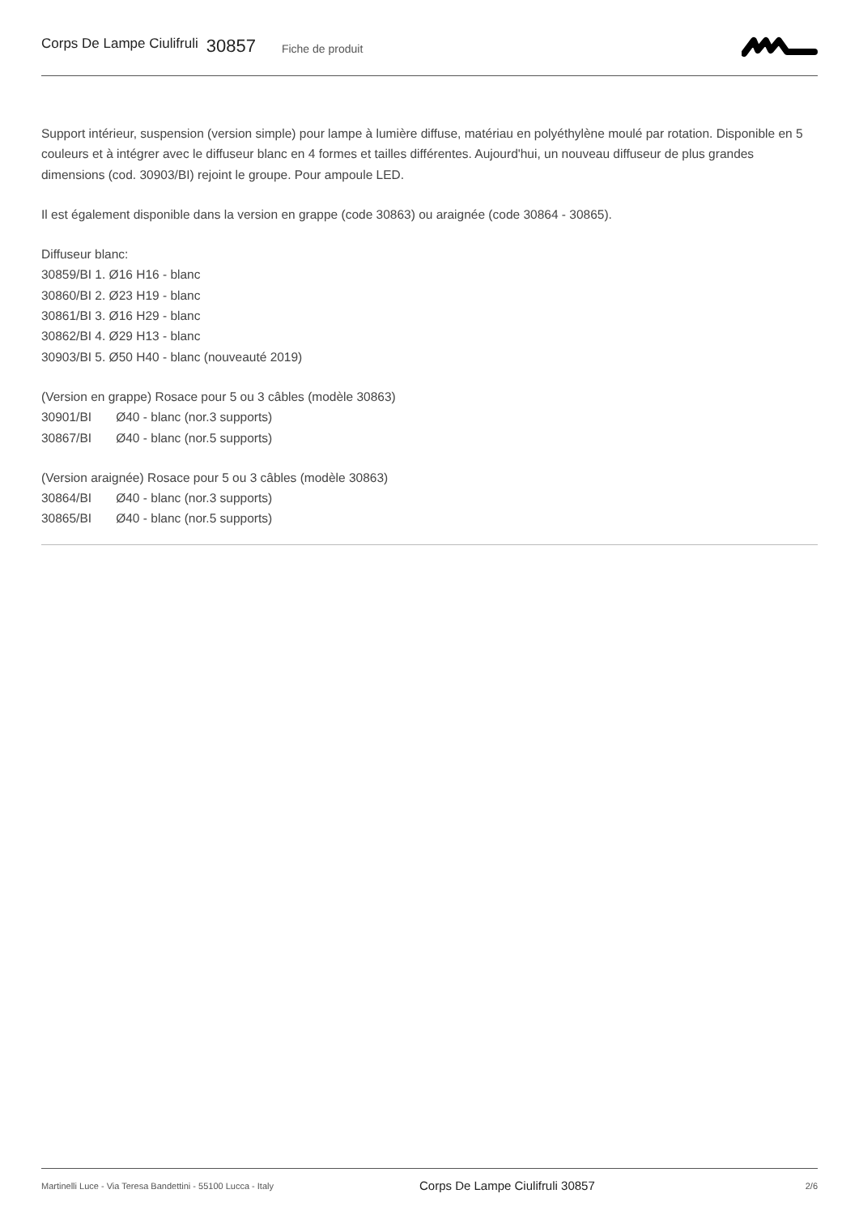Corps De Lampe Ciulifruli 30857 Fiche de produit
Support intérieur, suspension (version simple) pour lampe à lumière diffuse, matériau en polyéthylène moulé par rotation. Disponible en 5 couleurs et à intégrer avec le diffuseur blanc en 4 formes et tailles différentes. Aujourd'hui, un nouveau diffuseur de plus grandes dimensions (cod. 30903/BI) rejoint le groupe. Pour ampoule LED.
Il est également disponible dans la version en grappe (code 30863) ou araignée (code 30864 - 30865).
Diffuseur blanc:
30859/BI 1. Ø16 H16 - blanc
30860/BI 2. Ø23 H19 - blanc
30861/BI 3. Ø16 H29 - blanc
30862/BI 4. Ø29 H13 - blanc
30903/BI 5. Ø50 H40 - blanc (nouveauté 2019)
(Version en grappe) Rosace pour 5 ou 3 câbles (modèle 30863)
30901/BI Ø40 - blanc (nor.3 supports)
30867/BI Ø40 - blanc (nor.5 supports)
(Version araignée) Rosace pour 5 ou 3 câbles (modèle 30863)
30864/BI Ø40 - blanc (nor.3 supports)
30865/BI Ø40 - blanc (nor.5 supports)
Martinelli Luce - Via Teresa Bandettini - 55100 Lucca - Italy Corps De Lampe Ciulifruli 30857 2/6